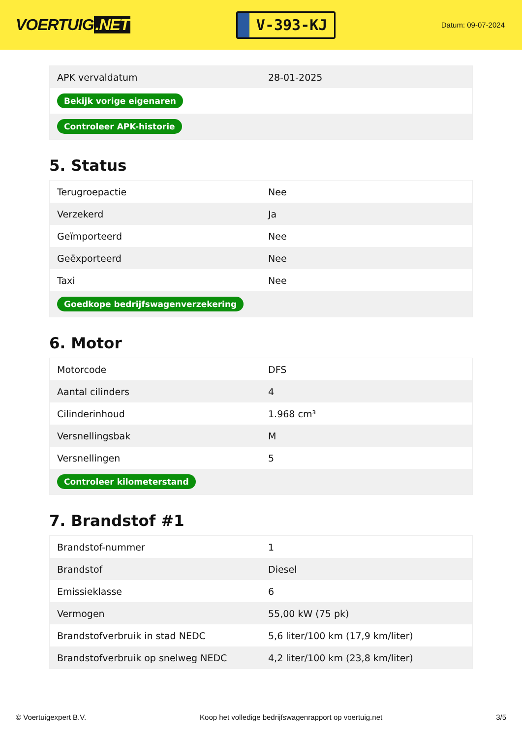VOERTUIG.NET
V-393-KJ
Datum: 09-07-2024
| APK vervaldatum | 28-01-2025 |
| Bekijk vorige eigenaren | |
| Controleer APK-historie | |
5. Status
| Terugroepactie | Nee |
| Verzekerd | Ja |
| Geïmporteerd | Nee |
| Geëxporteerd | Nee |
| Taxi | Nee |
| Goedkope bedrijfswagenverzekering | |
6. Motor
| Motorcode | DFS |
| Aantal cilinders | 4 |
| Cilinderinhoud | 1.968 cm³ |
| Versnellingsbak | M |
| Versnellingen | 5 |
| Controleer kilometerstand | |
7. Brandstof #1
| Brandstof-nummer | 1 |
| Brandstof | Diesel |
| Emissieklasse | 6 |
| Vermogen | 55,00 kW (75 pk) |
| Brandstofverbruik in stad NEDC | 5,6 liter/100 km (17,9 km/liter) |
| Brandstofverbruik op snelweg NEDC | 4,2 liter/100 km (23,8 km/liter) |
© Voertuigexpert B.V. Koop het volledige bedrijfswagenrapport op voertuig.net 3/5